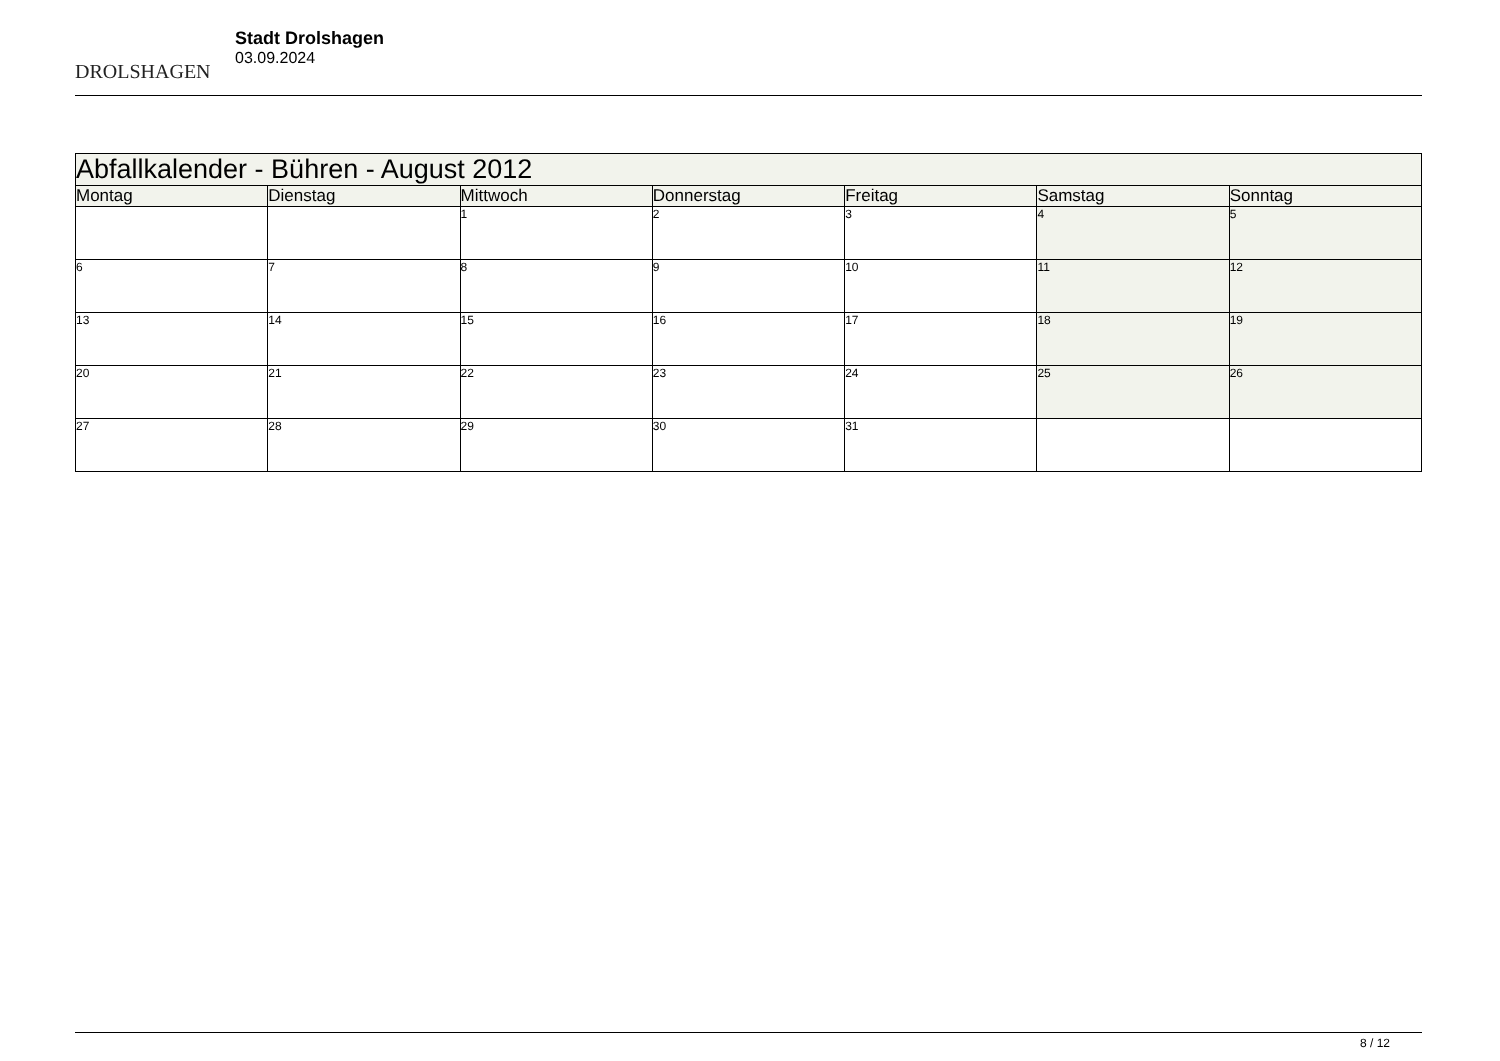DROLSHAGEN
Stadt Drolshagen
03.09.2024
| Abfallkalender - Bühren - August 2012 | | | | | | |
| --- | --- | --- | --- | --- | --- | --- |
| Montag | Dienstag | Mittwoch | Donnerstag | Freitag | Samstag | Sonntag |
| | | 1 | 2 | 3 | 4 | 5 |
| 6 | 7 | 8 | 9 | 10 | 11 | 12 |
| 13 | 14 | 15 | 16 | 17 | 18 | 19 |
| 20 | 21 | 22 | 23 | 24 | 25 | 26 |
| 27 | 28 | 29 | 30 | 31 | | |
8 / 12